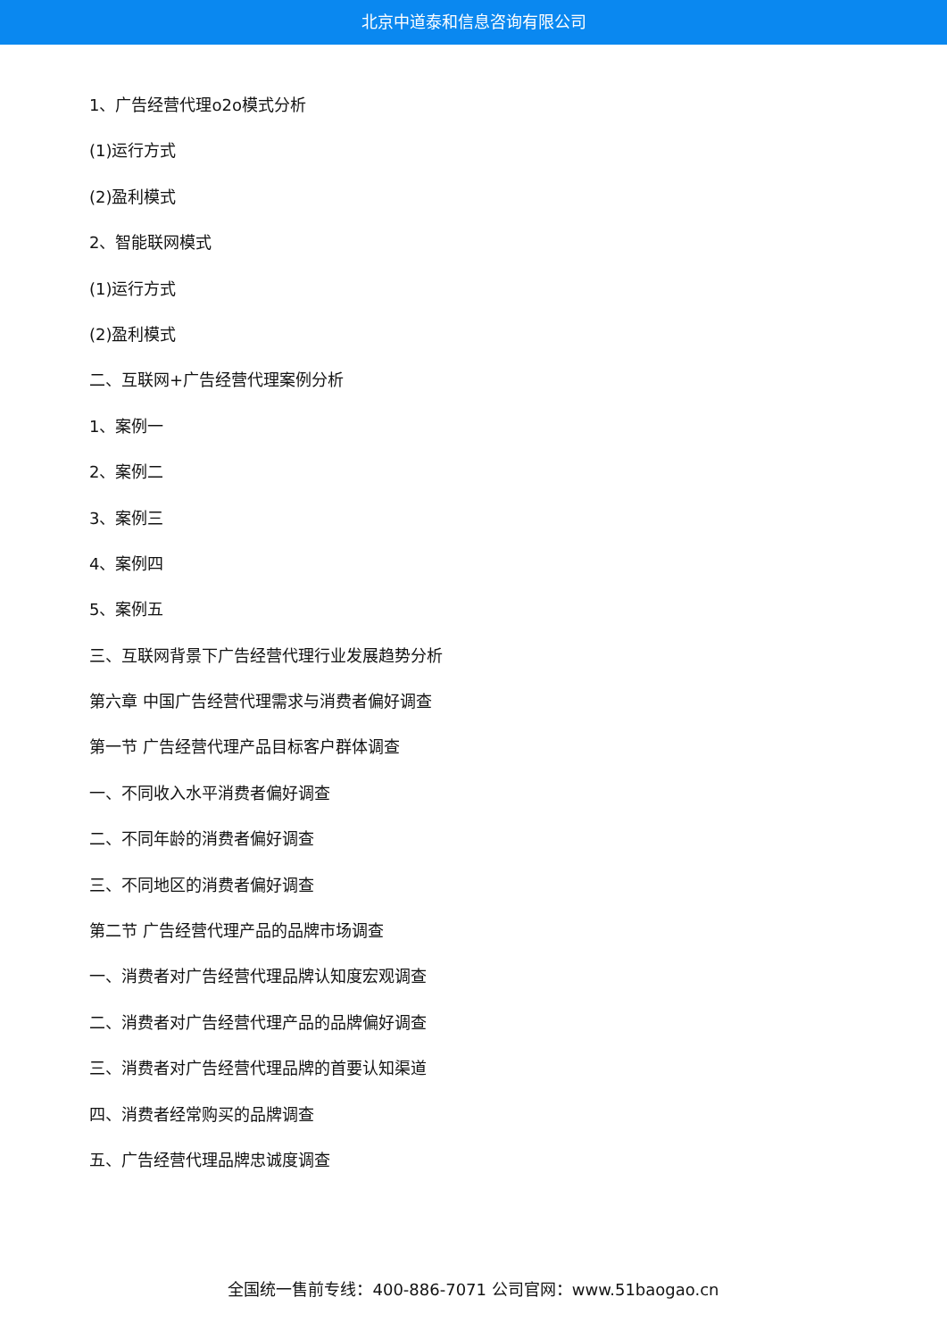北京中道泰和信息咨询有限公司
1、广告经营代理o2o模式分析
(1)运行方式
(2)盈利模式
2、智能联网模式
(1)运行方式
(2)盈利模式
二、互联网+广告经营代理案例分析
1、案例一
2、案例二
3、案例三
4、案例四
5、案例五
三、互联网背景下广告经营代理行业发展趋势分析
第六章 中国广告经营代理需求与消费者偏好调查
第一节 广告经营代理产品目标客户群体调查
一、不同收入水平消费者偏好调查
二、不同年龄的消费者偏好调查
三、不同地区的消费者偏好调查
第二节 广告经营代理产品的品牌市场调查
一、消费者对广告经营代理品牌认知度宏观调查
二、消费者对广告经营代理产品的品牌偏好调查
三、消费者对广告经营代理品牌的首要认知渠道
四、消费者经常购买的品牌调查
五、广告经营代理品牌忠诚度调查
全国统一售前专线：400-886-7071 公司官网：www.51baogao.cn